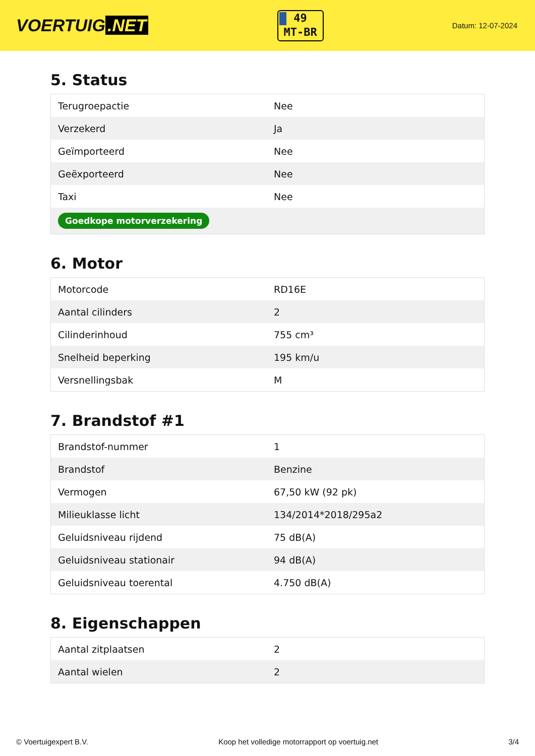VOERTUIG.NET
49
MT-BR
Datum: 12-07-2024
5. Status
| Terugroepactie | Nee |
| Verzekerd | Ja |
| Geïmporteerd | Nee |
| Geëxporteerd | Nee |
| Taxi | Nee |
| Goedkope motorverzekering | |
6. Motor
| Motorcode | RD16E |
| Aantal cilinders | 2 |
| Cilinderinhoud | 755 cm³ |
| Snelheid beperking | 195 km/u |
| Versnellingsbak | M |
7. Brandstof #1
| Brandstof-nummer | 1 |
| Brandstof | Benzine |
| Vermogen | 67,50 kW (92 pk) |
| Milieuklasse licht | 134/2014*2018/295a2 |
| Geluidsniveau rijdend | 75 dB(A) |
| Geluidsniveau stationair | 94 dB(A) |
| Geluidsniveau toerental | 4.750 dB(A) |
8. Eigenschappen
| Aantal zitplaatsen | 2 |
| Aantal wielen | 2 |
© Voertuigexpert B.V. Koop het volledige motorrapport op voertuig.net 3/4